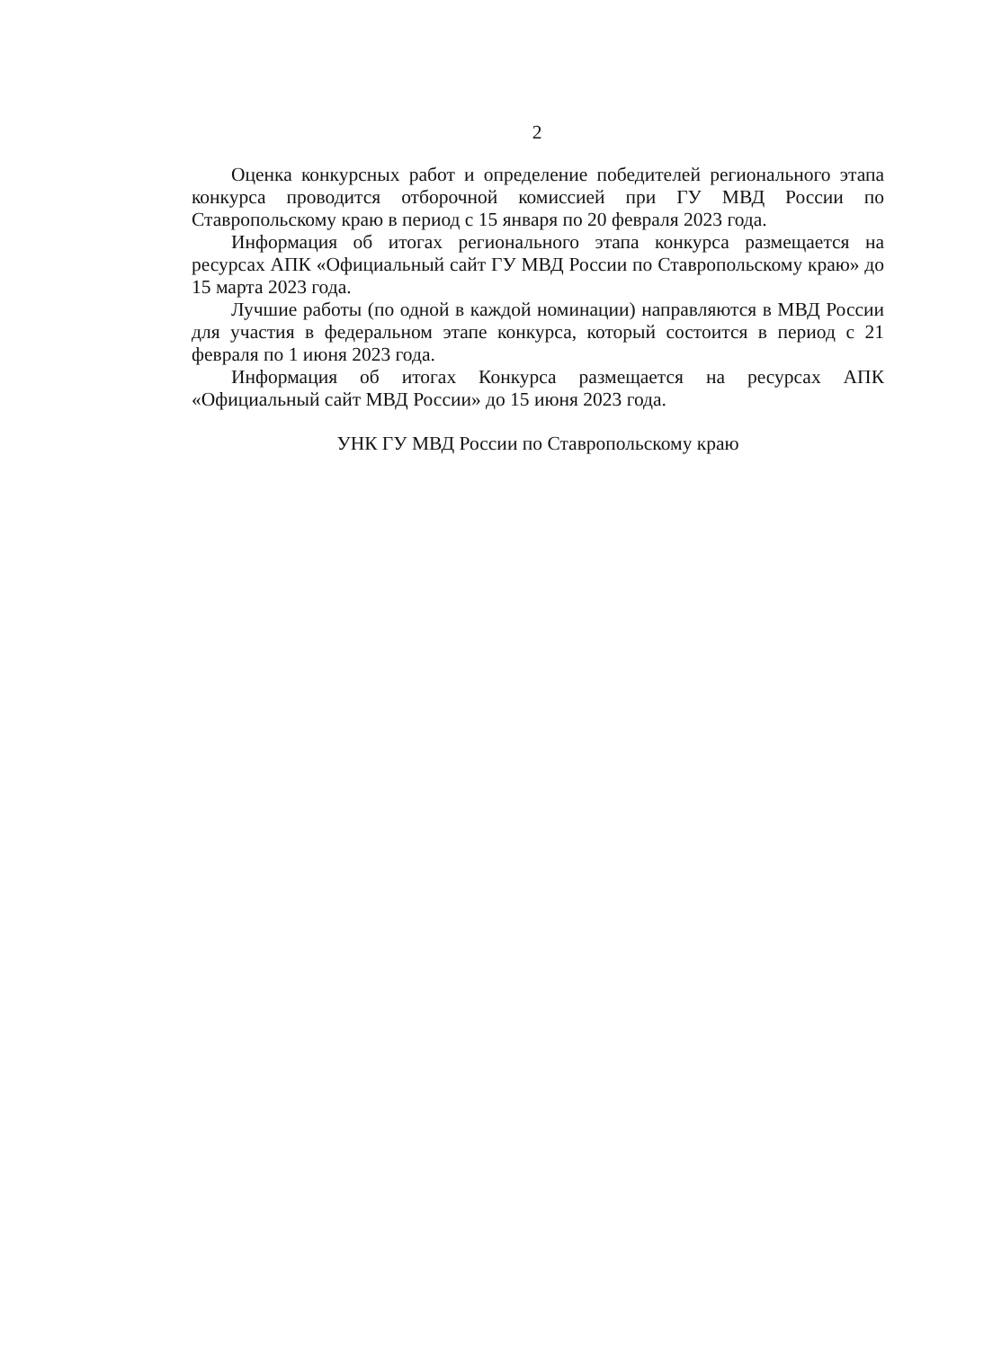2
Оценка конкурсных работ и определение победителей регионального этапа конкурса проводится отборочной комиссией при ГУ МВД России по Ставропольскому краю в период с 15 января по 20 февраля 2023 года.
Информация об итогах регионального этапа конкурса размещается на ресурсах АПК «Официальный сайт ГУ МВД России по Ставропольскому краю» до 15 марта 2023 года.
Лучшие работы (по одной в каждой номинации) направляются в МВД России для участия в федеральном этапе конкурса, который состоится в период с 21 февраля по 1 июня 2023 года.
Информация об итогах Конкурса размещается на ресурсах АПК «Официальный сайт МВД России» до 15 июня 2023 года.
УНК ГУ МВД России по Ставропольскому краю